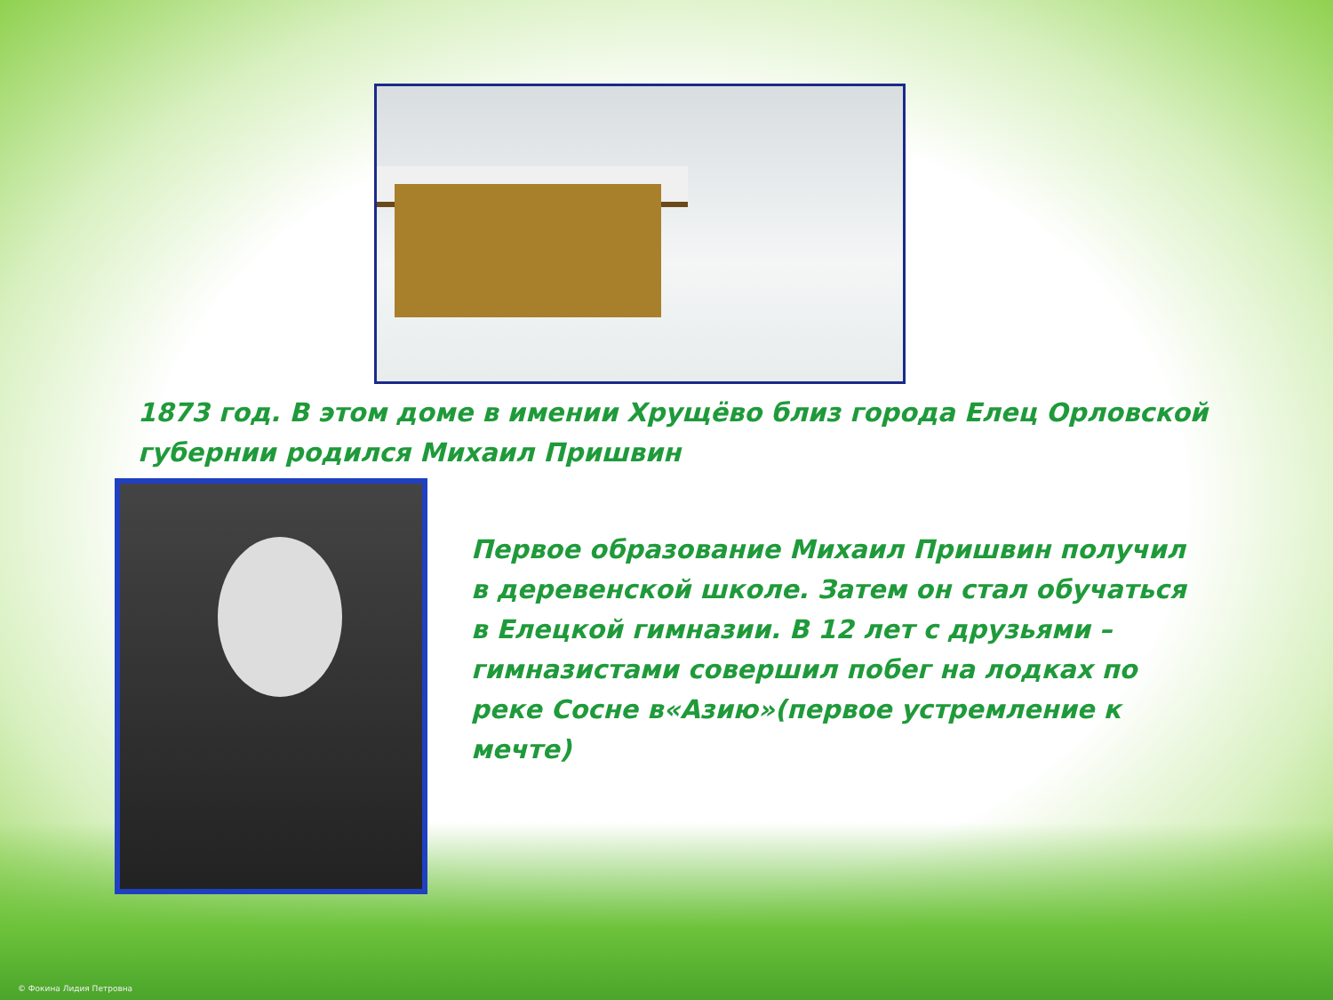1873 год. В этом доме в имении Хрущёво близ города Елец Орловской губернии родился Михаил Пришвин
Первое образование Михаил Пришвин получил в деревенской школе. Затем он стал обучаться в Елецкой гимназии. В 12 лет с друзьями –гимназистами совершил побег на лодках по реке Сосне в«Азию»(первое устремление к мечте)
© Фокина Лидия Петровна